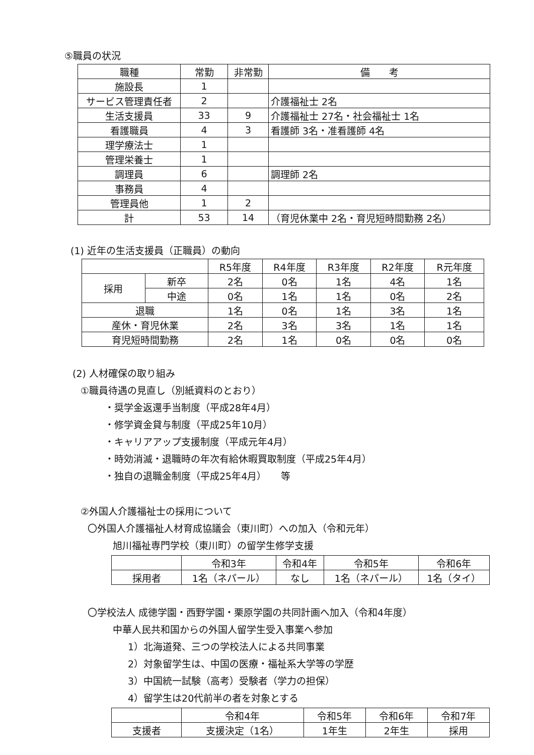⑤職員の状況
| 職種 | 常勤 | 非常勤 | 備 考 |
| --- | --- | --- | --- |
| 施設長 | 1 | | |
| サービス管理責任者 | 2 | | 介護福祉士 2名 |
| 生活支援員 | 33 | 9 | 介護福祉士 27名・社会福祉士 1名 |
| 看護職員 | 4 | 3 | 看護師 3名・准看護師 4名 |
| 理学療法士 | 1 | | |
| 管理栄養士 | 1 | | |
| 調理員 | 6 | | 調理師 2名 |
| 事務員 | 4 | | |
| 管理員他 | 1 | 2 | |
| 計 | 53 | 14 | （育児休業中 2名・育児短時間勤務 2名） |
(1) 近年の生活支援員（正職員）の動向
| | | R5年度 | R4年度 | R3年度 | R2年度 | R元年度 |
| --- | --- | --- | --- | --- | --- | --- |
| 採用 | 新卒 | 2名 | 0名 | 1名 | 4名 | 1名 |
| | 中途 | 0名 | 1名 | 1名 | 0名 | 2名 |
| 退職 | | 1名 | 0名 | 1名 | 3名 | 1名 |
| 産休・育児休業 | | 2名 | 3名 | 3名 | 1名 | 1名 |
| 育児短時間勤務 | | 2名 | 1名 | 0名 | 0名 | 0名 |
(2) 人材確保の取り組み
①職員待遇の見直し（別紙資料のとおり）
・奨学金返還手当制度（平成28年4月）
・修学資金貸与制度（平成25年10月）
・キャリアアップ支援制度（平成元年4月）
・時効消滅・退職時の年次有給休暇買取制度（平成25年4月）
・独自の退職金制度（平成25年4月）　　等
②外国人介護福祉士の採用について
〇外国人介護福祉人材育成協議会（東川町）への加入（令和元年）
旭川福祉専門学校（東川町）の留学生修学支援
| | 令和3年 | 令和4年 | 令和5年 | 令和6年 |
| --- | --- | --- | --- | --- |
| 採用者 | 1名（ネパール） | なし | 1名（ネパール） | 1名（タイ） |
〇学校法人 成徳学園・西野学園・栗原学園の共同計画へ加入（令和4年度）
中華人民共和国からの外国人留学生受入事業へ参加
1）北海道発、三つの学校法人による共同事業
2）対象留学生は、中国の医療・福祉系大学等の学歴
3）中国統一試験（高考）受験者（学力の担保）
4）留学生は20代前半の者を対象とする
| | 令和4年 | 令和5年 | 令和6年 | 令和7年 |
| --- | --- | --- | --- | --- |
| 支援者 | 支援決定（1名） | 1年生 | 2年生 | 採用 |